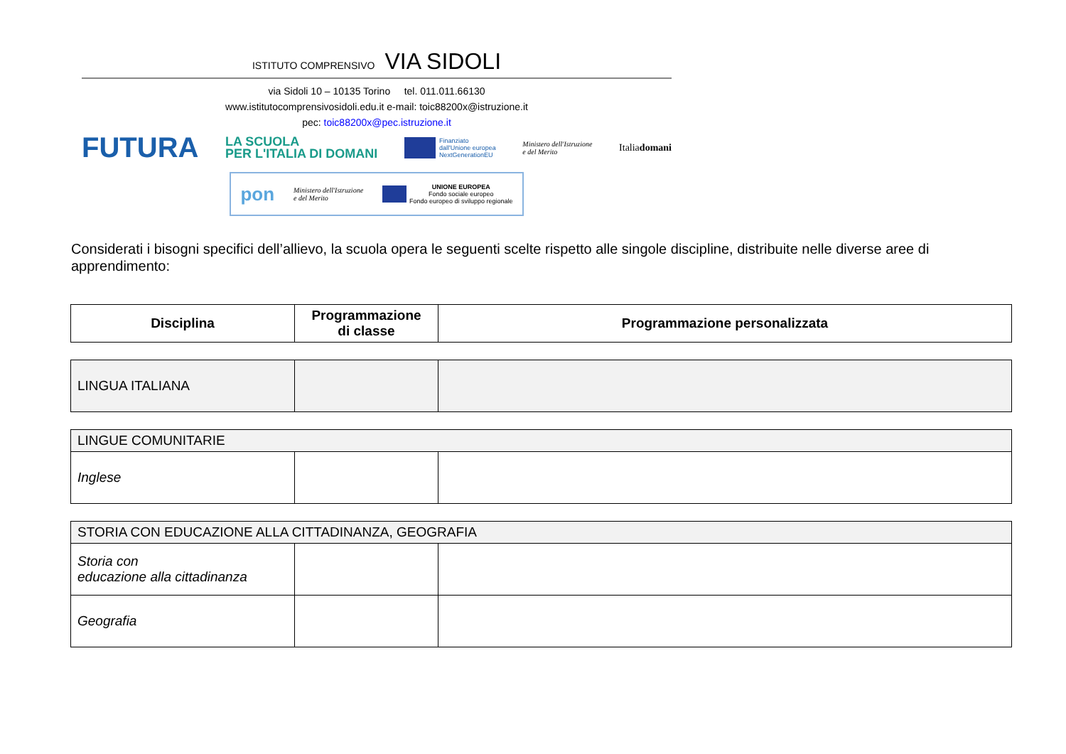ISTITUTO COMPRENSIVO VIA SIDOLI
via Sidoli 10 – 10135 Torino tel. 011.011.66130
www.istitutocomprensivosidoli.edu.it e-mail: toic88200x@istruzione.it
pec: toic88200x@pec.istruzione.it
FUTURA LA SCUOLA
PER L'ITALIA DI DOMANI Finanziato
dall'Unione europea
NextGenerationEU Ministero dell'Istruzione
e del Merito Italiadomani
pon Ministero dell'Istruzione
e del Merito UNIONE EUROPEA
Fondo sociale europeo
Fondo europeo di sviluppo regionale
Considerati i bisogni specifici dell’allievo, la scuola opera le seguenti scelte rispetto alle singole discipline, distribuite nelle diverse aree di apprendimento:
| Disciplina | Programmazione di classe | Programmazione personalizzata |
| --- | --- | --- |
| LINGUA ITALIANA | | |
| LINGUE COMUNITARIE | | |
| Inglese | | |
| STORIA CON EDUCAZIONE ALLA CITTADINANZA, GEOGRAFIA | | |
| Storia con educazione alla cittadinanza | | |
| Geografia | | |